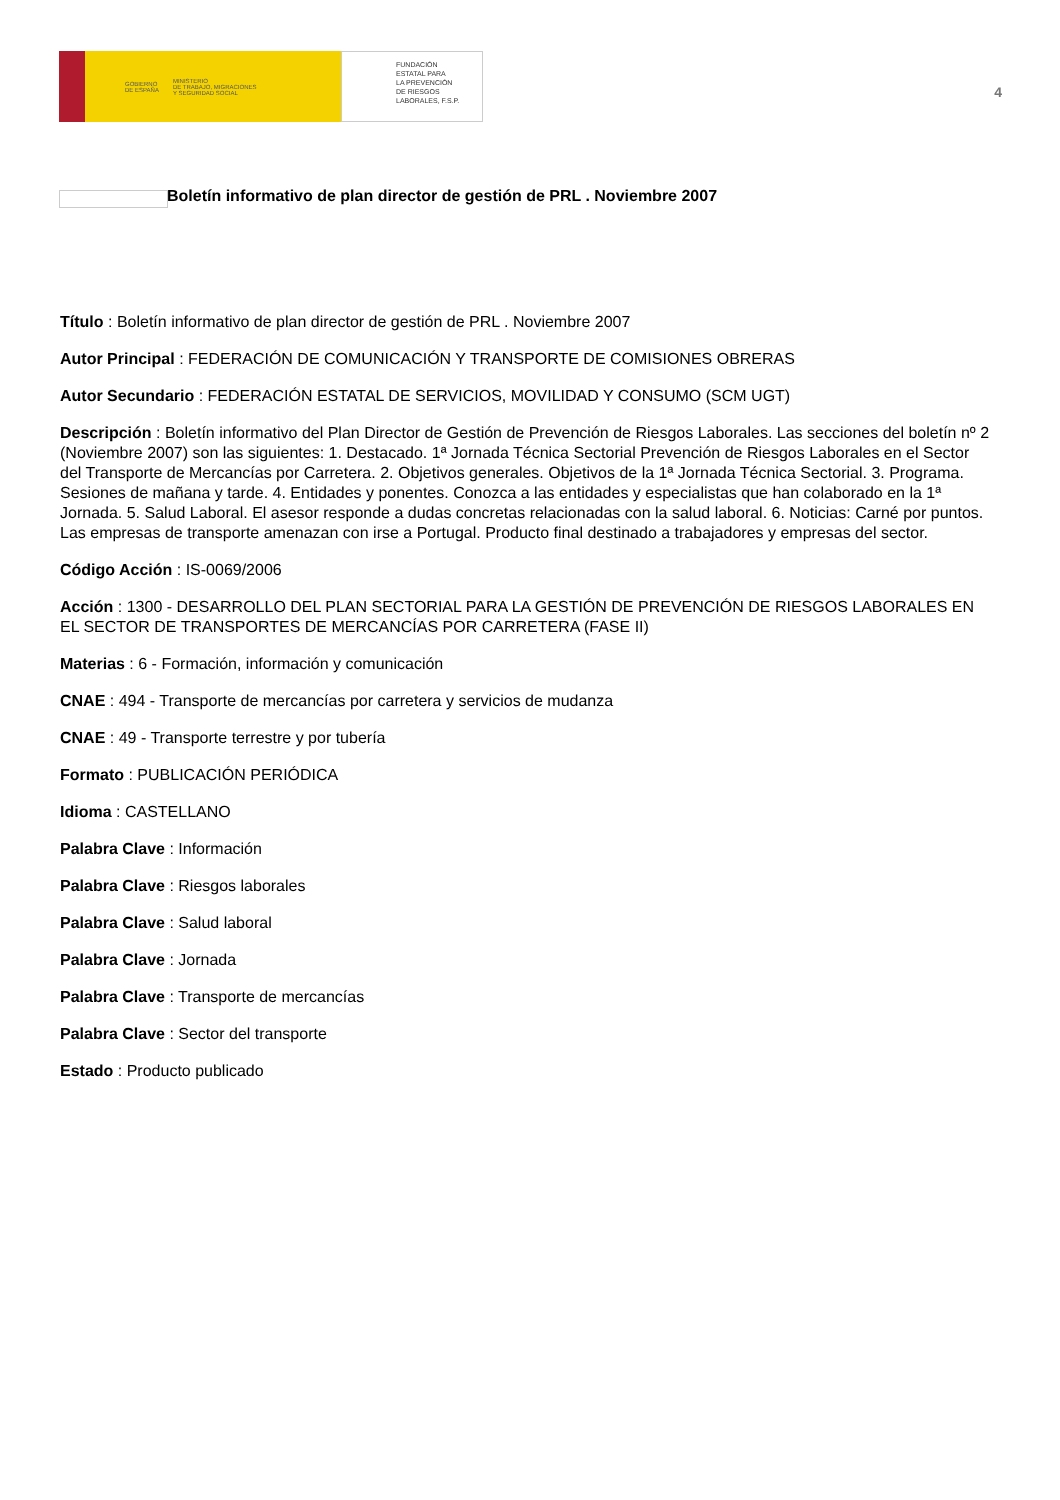GOBIERNO
DE ESPAÑA MINISTERIO
DE TRABAJO, MIGRACIONES
Y SEGURIDAD SOCIAL
FUNDACIÓN
ESTATAL PARA
LA PREVENCIÓN
DE RIESGOS
LABORALES, F.S.P.
4
Boletín informativo de plan director de gestión de PRL . Noviembre 2007
Título : Boletín informativo de plan director de gestión de PRL . Noviembre 2007
Autor Principal : FEDERACIÓN DE COMUNICACIÓN Y TRANSPORTE DE COMISIONES OBRERAS
Autor Secundario : FEDERACIÓN ESTATAL DE SERVICIOS, MOVILIDAD Y CONSUMO (SCM UGT)
Descripción : Boletín informativo del Plan Director de Gestión de Prevención de Riesgos Laborales. Las secciones del boletín nº 2 (Noviembre 2007) son las siguientes: 1. Destacado. 1ª Jornada Técnica Sectorial Prevención de Riesgos Laborales en el Sector del Transporte de Mercancías por Carretera. 2. Objetivos generales. Objetivos de la 1ª Jornada Técnica Sectorial. 3. Programa. Sesiones de mañana y tarde. 4. Entidades y ponentes. Conozca a las entidades y especialistas que han colaborado en la 1ª Jornada. 5. Salud Laboral. El asesor responde a dudas concretas relacionadas con la salud laboral. 6. Noticias: Carné por puntos. Las empresas de transporte amenazan con irse a Portugal. Producto final destinado a trabajadores y empresas del sector.
Código Acción : IS-0069/2006
Acción : 1300 - DESARROLLO DEL PLAN SECTORIAL PARA LA GESTIÓN DE PREVENCIÓN DE RIESGOS LABORALES EN EL SECTOR DE TRANSPORTES DE MERCANCÍAS POR CARRETERA (FASE II)
Materias : 6 - Formación, información y comunicación
CNAE : 494 - Transporte de mercancías por carretera y servicios de mudanza
CNAE : 49 - Transporte terrestre y por tubería
Formato : PUBLICACIÓN PERIÓDICA
Idioma : CASTELLANO
Palabra Clave : Información
Palabra Clave : Riesgos laborales
Palabra Clave : Salud laboral
Palabra Clave : Jornada
Palabra Clave : Transporte de mercancías
Palabra Clave : Sector del transporte
Estado : Producto publicado